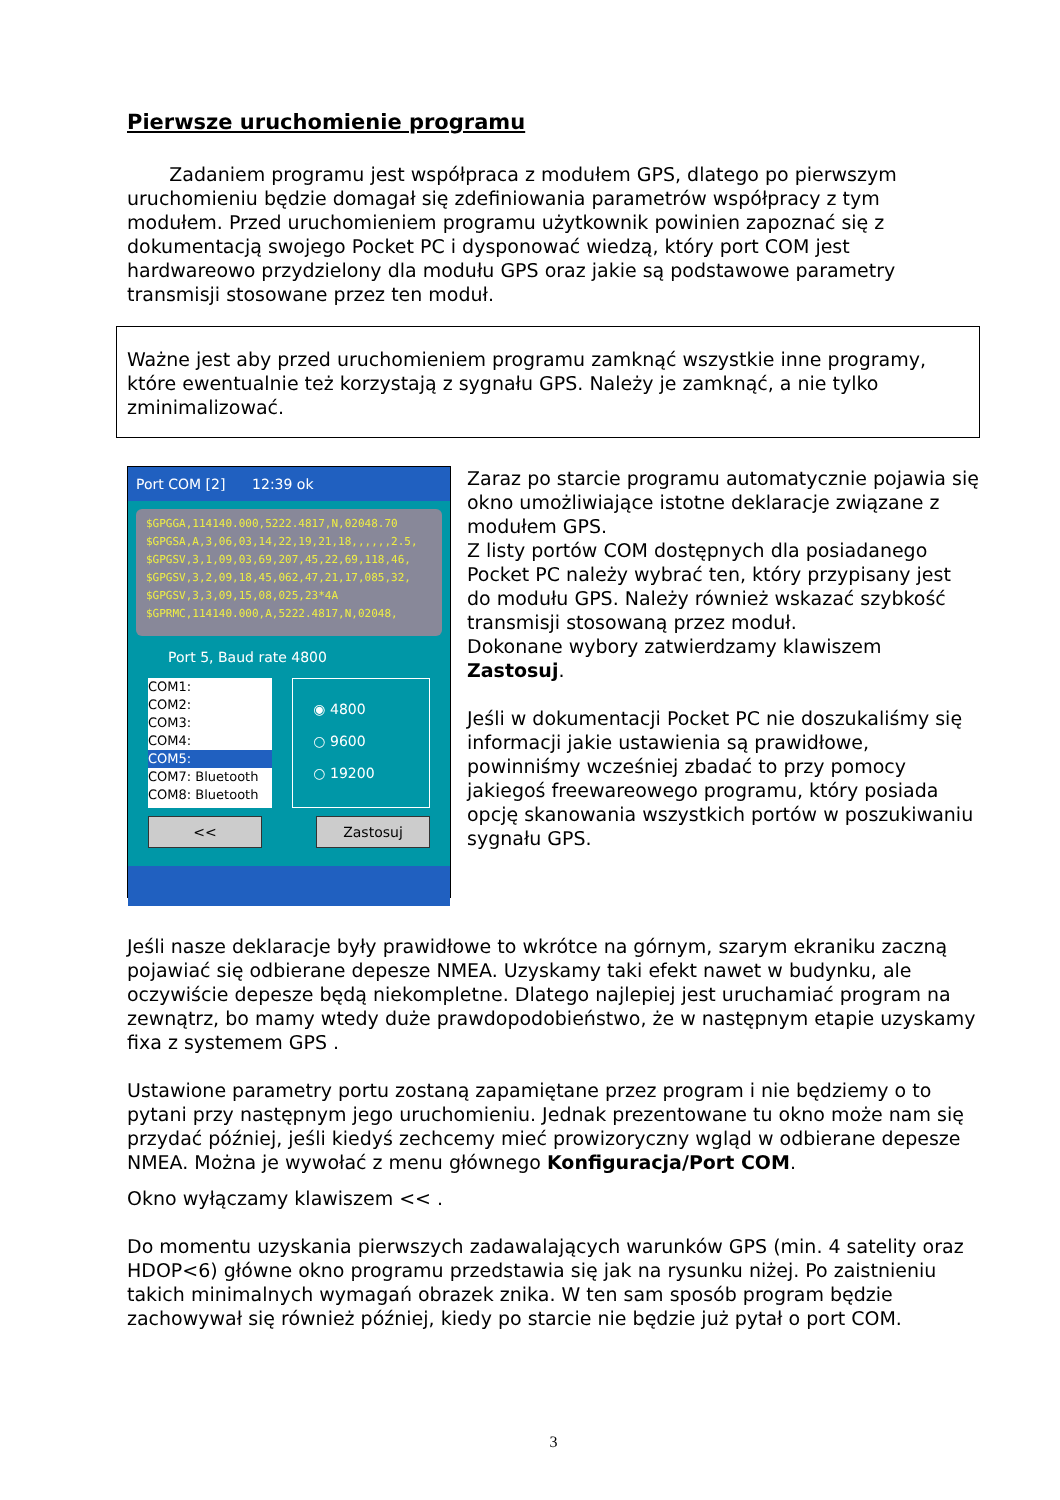Pierwsze uruchomienie programu
Zadaniem programu jest współpraca z modułem GPS, dlatego po pierwszym uruchomieniu będzie domagał się zdefiniowania parametrów współpracy z tym modułem. Przed uruchomieniem programu użytkownik powinien zapoznać się z dokumentacją swojego Pocket PC i dysponować wiedzą, który port COM jest hardwareowo przydzielony dla modułu GPS oraz jakie są podstawowe parametry transmisji stosowane przez ten moduł.
Ważne jest aby przed uruchomieniem programu zamknąć wszystkie inne programy, które ewentualnie też korzystają z sygnału GPS. Należy je zamknąć, a nie tylko zminimalizować.
Port COM [2] 12:39 ok
$GPGGA,114140.000,5222.4817,N,02048.70
$GPGSA,A,3,06,03,14,22,19,21,18,,,,,,2.5,
$GPGSV,3,1,09,03,69,207,45,22,69,118,46,
$GPGSV,3,2,09,18,45,062,47,21,17,085,32,
$GPGSV,3,3,09,15,08,025,23*4A
$GPRMC,114140.000,A,5222.4817,N,02048,
Port 5, Baud rate 4800
COM1:
COM2:
COM3:
COM4:
COM5:
COM7: Bluetooth
COM8: Bluetooth
◉ 4800
○ 9600
○ 19200
<< Zastosuj
Zaraz po starcie programu automatycznie pojawia się okno umożliwiające istotne deklaracje związane z modułem GPS.
Z listy portów COM dostępnych dla posiadanego Pocket PC należy wybrać ten, który przypisany jest do modułu GPS. Należy również wskazać szybkość transmisji stosowaną przez moduł.
Dokonane wybory zatwierdzamy klawiszem Zastosuj.
Jeśli w dokumentacji Pocket PC nie doszukaliśmy się informacji jakie ustawienia są prawidłowe, powinniśmy wcześniej zbadać to przy pomocy jakiegoś freewareowego programu, który posiada opcję skanowania wszystkich portów w poszukiwaniu sygnału GPS.
Jeśli nasze deklaracje były prawidłowe to wkrótce na górnym, szarym ekraniku zaczną pojawiać się odbierane depesze NMEA. Uzyskamy taki efekt nawet w budynku, ale oczywiście depesze będą niekompletne. Dlatego najlepiej jest uruchamiać program na zewnątrz, bo mamy wtedy duże prawdopodobieństwo, że w następnym etapie uzyskamy fixa z systemem GPS .
Ustawione parametry portu zostaną zapamiętane przez program i nie będziemy o to pytani przy następnym jego uruchomieniu. Jednak prezentowane tu okno może nam się przydać później, jeśli kiedyś zechcemy mieć prowizoryczny wgląd w odbierane depesze NMEA. Można je wywołać z menu głównego Konfiguracja/Port COM.
Okno wyłączamy klawiszem << .
Do momentu uzyskania pierwszych zadawalających warunków GPS (min. 4 satelity oraz HDOP<6) główne okno programu przedstawia się jak na rysunku niżej. Po zaistnieniu takich minimalnych wymagań obrazek znika. W ten sam sposób program będzie zachowywał się również później, kiedy po starcie nie będzie już pytał o port COM.
3